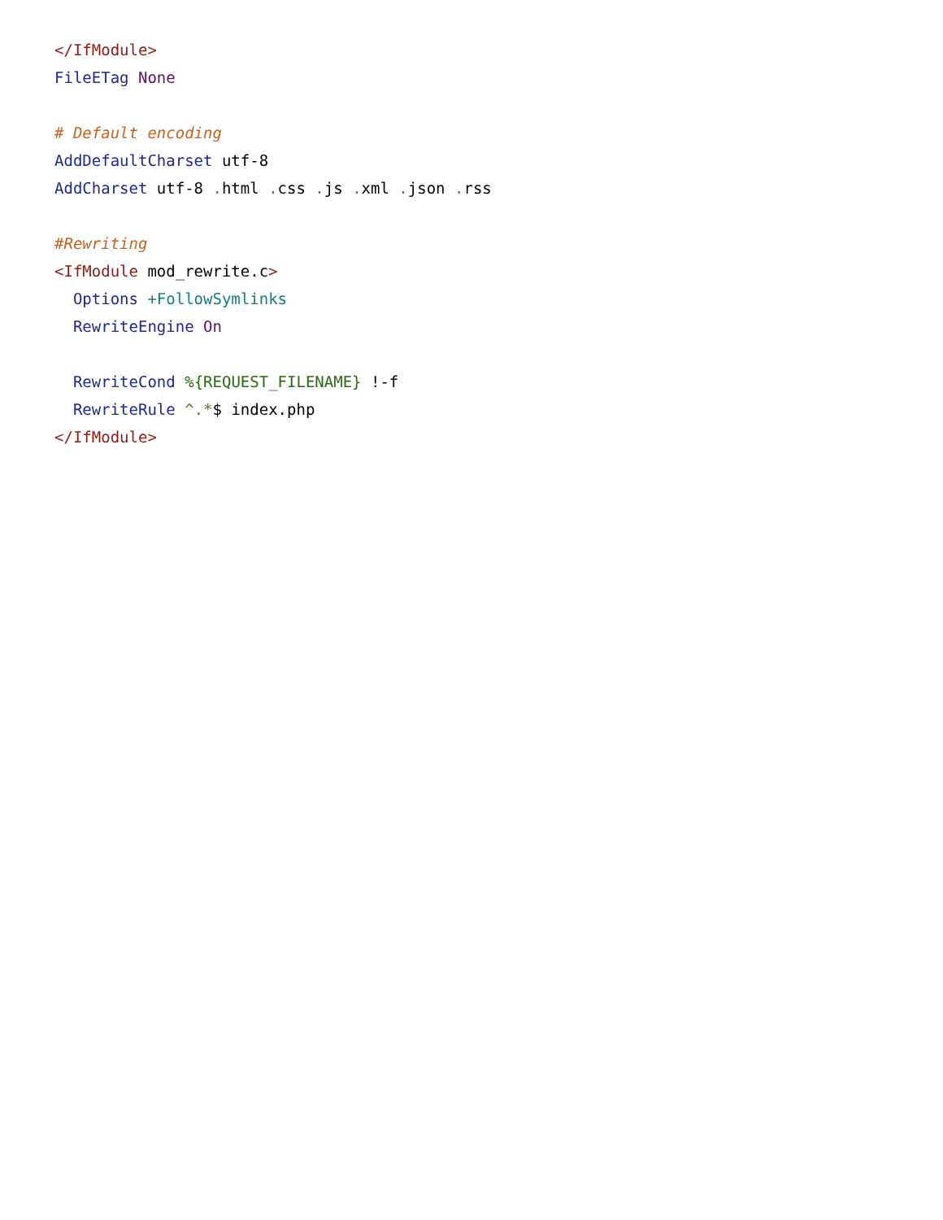</IfModule>
FileETag None

# Default encoding
AddDefaultCharset utf-8
AddCharset utf-8 . html . css . js . xml . json . rss

#Rewriting
<IfModule mod_rewrite.c>
  Options +FollowSymlinks
  RewriteEngine On

  RewriteCond %{REQUEST_FILENAME} !-f
  RewriteRule ^.*$ index.php
</IfModule>